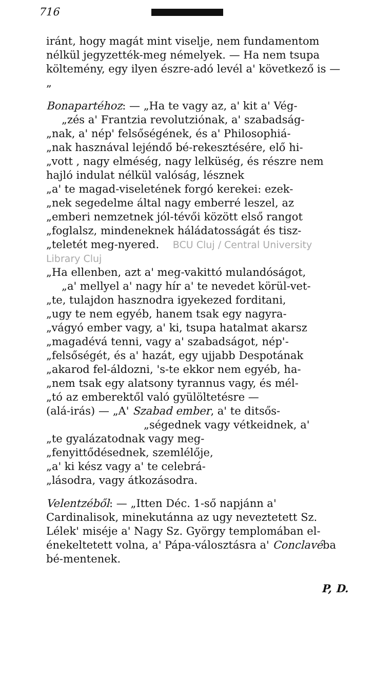716
iránt, hogy magát mint viselje, nem fundamentom nélkül jegyzették-meg némelyek. — Ha nem tsupa költemény, egy ilyen észre-adó levél a' következő is — „
Bonapartéhoz: — „Ha te vagy az, a' kit a' Vég-
„zés a' Frantzia revolutziónak, a' szabadság-
„nak, a' nép' felsőségének, és a' Philosophiá-
„nak hasznával lejéndő bé-rekesztésére, elő hi-
„vott , nagy elméség, nagy lelküség, és részre nem hajló indulat nélkül valóság, lésznek
„a' te magad-viseletének forgó kerekei: ezek-
„nek segedelme által nagy emberré leszel, az
„emberi nemzetnek jól-tévői között első rangot
„foglalsz, mindeneknek háládatosságát és tisz-
„teletét meg-nyered. BCU Cluj / Central University Library Cluj
„Ha ellenben, azt a' meg-vakittó mulandóságot,
„a' mellyel a' nagy hír a' te nevedet körül-vet-
„te, tulajdon hasznodra igyekezed forditani,
„ugy te nem egyéb, hanem tsak egy nagyra-
„vágyó ember vagy, a' ki, tsupa hatalmat akarsz
„magadévá tenni, vagy a' szabadságot, nép'-
„felsőségét, és a' hazát, egy ujjabb Despotának
„akarod fel-áldozni, 's-te ekkor nem egyéb, ha-
„nem tsak egy alatsony tyrannus vagy, és mél-
„tó az emberektől való gyülöltetésre —
(alá-irás) — „A' Szabad ember, a' te ditsős-
„ségednek vagy vétkeidnek, a'
„te gyalázatodnak vagy meg-
„fenyittődésednek, szemlélője,
„a' ki kész vagy a' te celebrá-
„lásodra, vagy átkozásodra.
Velentzéből: — „Itten Déc. 1-ső napjánn a' Cardinalisok, minekutánna az ugy neveztetett Sz. Lélek' miséje a' Nagy Sz. György templomában el-énekeltetett volna, a' Pápa-válosztásra a' Conclavéba bé-mentenek.
P, D.